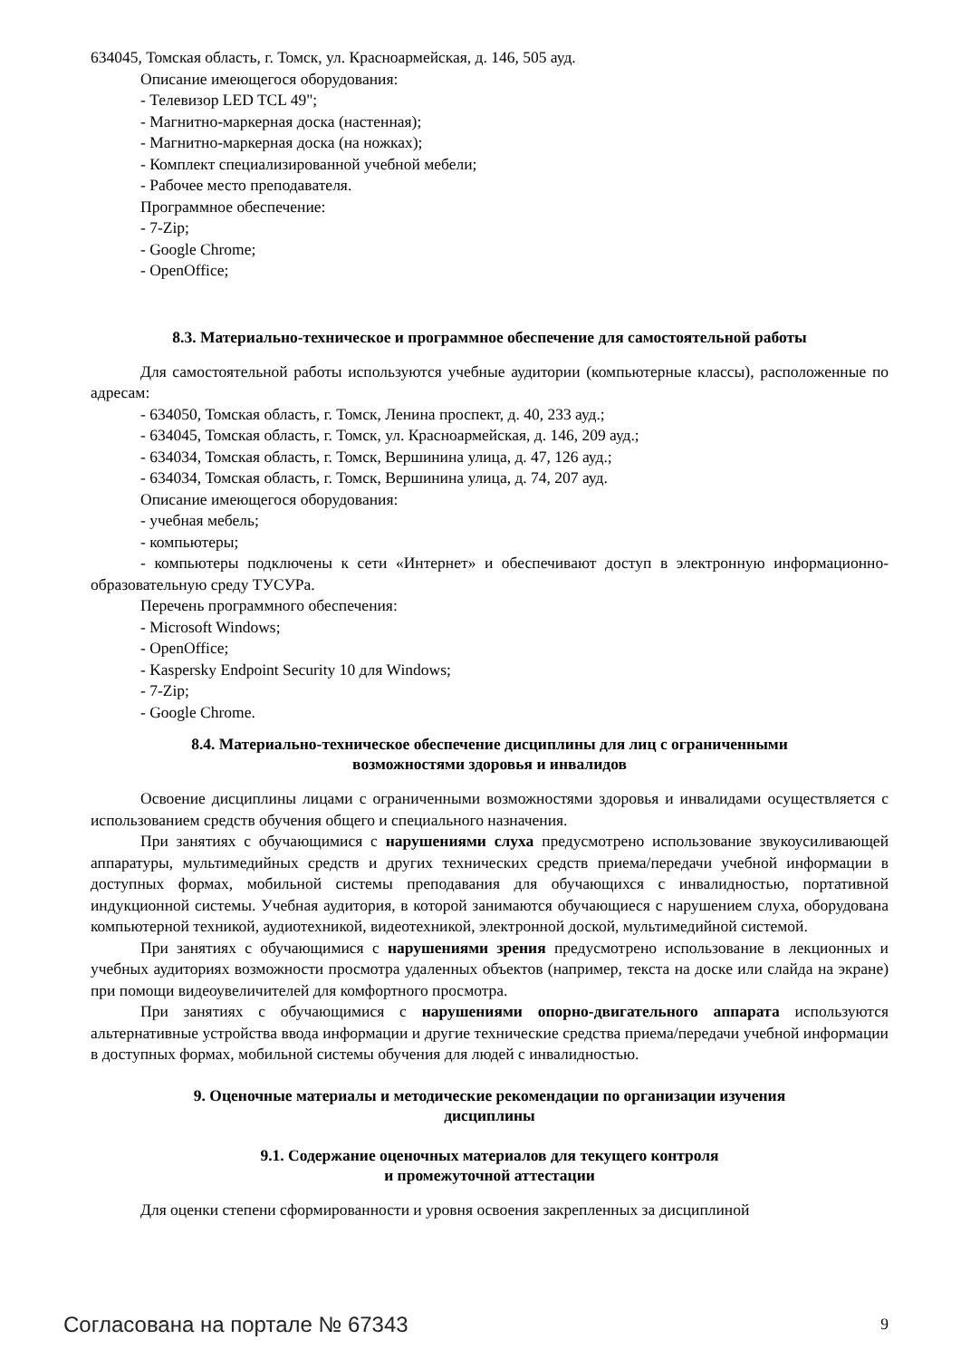634045, Томская область, г. Томск, ул. Красноармейская, д. 146, 505 ауд.
Описание имеющегося оборудования:
- Телевизор LED TCL 49";
- Магнитно-маркерная доска (настенная);
- Магнитно-маркерная доска (на ножках);
- Комплект специализированной учебной мебели;
- Рабочее место преподавателя.
Программное обеспечение:
- 7-Zip;
- Google Chrome;
- OpenOffice;
8.3. Материально-техническое и программное обеспечение для самостоятельной работы
Для самостоятельной работы используются учебные аудитории (компьютерные классы), расположенные по адресам:
- 634050, Томская область, г. Томск, Ленина проспект, д. 40, 233 ауд.;
- 634045, Томская область, г. Томск, ул. Красноармейская, д. 146, 209 ауд.;
- 634034, Томская область, г. Томск, Вершинина улица, д. 47, 126 ауд.;
- 634034, Томская область, г. Томск, Вершинина улица, д. 74, 207 ауд.
Описание имеющегося оборудования:
- учебная мебель;
- компьютеры;
- компьютеры подключены к сети «Интернет» и обеспечивают доступ в электронную информационно-образовательную среду ТУСУРа.
Перечень программного обеспечения:
- Microsoft Windows;
- OpenOffice;
- Kaspersky Endpoint Security 10 для Windows;
- 7-Zip;
- Google Chrome.
8.4. Материально-техническое обеспечение дисциплины для лиц с ограниченными
возможностями здоровья и инвалидов
Освоение дисциплины лицами с ограниченными возможностями здоровья и инвалидами осуществляется с использованием средств обучения общего и специального назначения.
При занятиях с обучающимися с нарушениями слуха предусмотрено использование звукоусиливающей аппаратуры, мультимедийных средств и других технических средств приема/передачи учебной информации в доступных формах, мобильной системы преподавания для обучающихся с инвалидностью, портативной индукционной системы. Учебная аудитория, в которой занимаются обучающиеся с нарушением слуха, оборудована компьютерной техникой, аудиотехникой, видеотехникой, электронной доской, мультимедийной системой.
При занятиях с обучающимися с нарушениями зрения предусмотрено использование в лекционных и учебных аудиториях возможности просмотра удаленных объектов (например, текста на доске или слайда на экране) при помощи видеоувеличителей для комфортного просмотра.
При занятиях с обучающимися с нарушениями опорно-двигательного аппарата используются альтернативные устройства ввода информации и другие технические средства приема/передачи учебной информации в доступных формах, мобильной системы обучения для людей с инвалидностью.
9. Оценочные материалы и методические рекомендации по организации изучения
дисциплины
9.1. Содержание оценочных материалов для текущего контроля
и промежуточной аттестации
Для оценки степени сформированности и уровня освоения закрепленных за дисциплиной
Согласована на портале № 67343 9